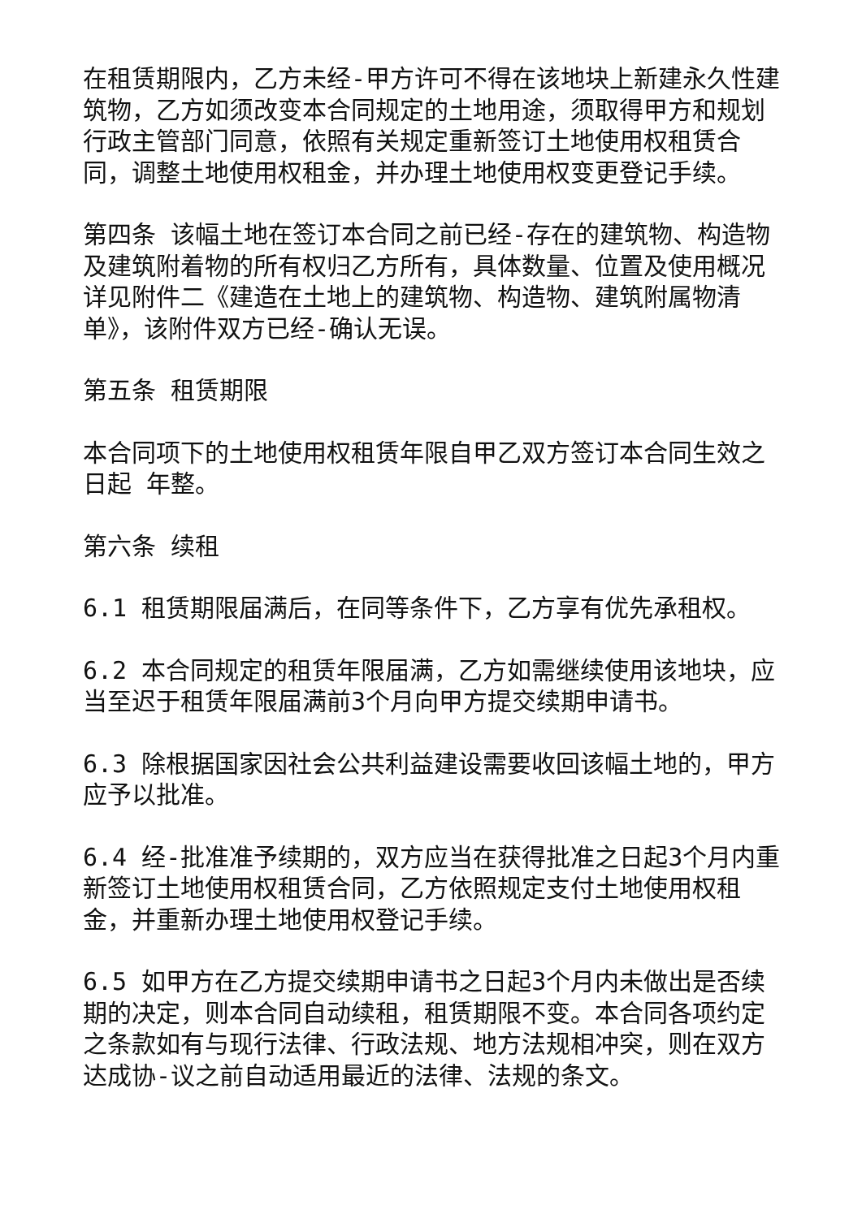在租赁期限内，乙方未经-甲方许可不得在该地块上新建永久性建筑物，乙方如须改变本合同规定的土地用途，须取得甲方和规划行政主管部门同意，依照有关规定重新签订土地使用权租赁合同，调整土地使用权租金，并办理土地使用权变更登记手续。
第四条 该幅土地在签订本合同之前已经-存在的建筑物、构造物及建筑附着物的所有权归乙方所有，具体数量、位置及使用概况详见附件二《建造在土地上的建筑物、构造物、建筑附属物清单》，该附件双方已经-确认无误。
第五条 租赁期限
本合同项下的土地使用权租赁年限自甲乙双方签订本合同生效之日起 年整。
第六条 续租
6.1 租赁期限届满后，在同等条件下，乙方享有优先承租权。
6.2 本合同规定的租赁年限届满，乙方如需继续使用该地块，应当至迟于租赁年限届满前3个月向甲方提交续期申请书。
6.3 除根据国家因社会公共利益建设需要收回该幅土地的，甲方应予以批准。
6.4 经-批准准予续期的，双方应当在获得批准之日起3个月内重新签订土地使用权租赁合同，乙方依照规定支付土地使用权租金，并重新办理土地使用权登记手续。
6.5 如甲方在乙方提交续期申请书之日起3个月内未做出是否续期的决定，则本合同自动续租，租赁期限不变。本合同各项约定之条款如有与现行法律、行政法规、地方法规相冲突，则在双方达成协-议之前自动适用最近的法律、法规的条文。